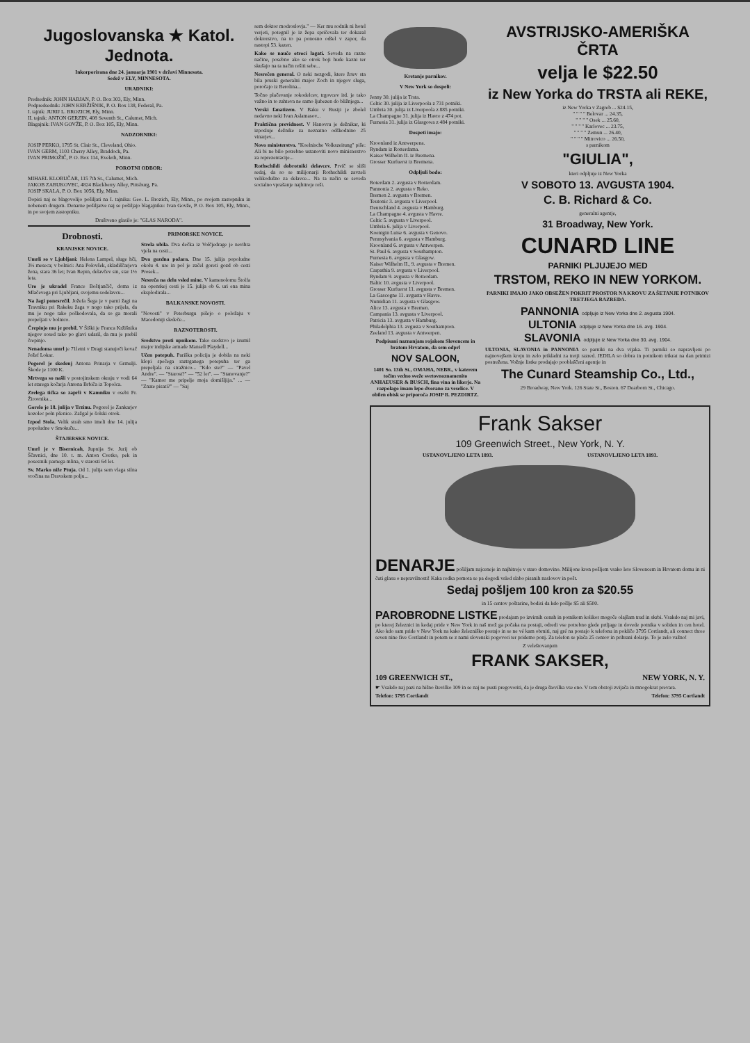Jugoslovanska ★ Katol. Jednota.
Inkorporirana dne 24. januarja 1901 v državi Minnesota.
Sedež v ELY, MINNESOTA.
URADNIKI:
Predsednik: JOHN HABJAN, P. O. Box 303, Ely, Minn.
Podpredsednik: JOHN KERŽIŠNIK, P. O. Box 138, Federal, Pa.
I. tajnik: JURIJ L. BROZICH, Ely, Minn.
II. tajnik: ANTON GERZIN, 408 Seventh St., Calumet, Mich.
Blagajnik: IVAN GOVŽE, P. O. Box 105, Ely, Minn.
NADZORNIKI:
JOSIP PERKO, 1795 St. Clair St., Cleveland, Ohio.
IVAN GERM, 1103 Cherry Alley, Braddock, Pa.
IVAN PRIMOŽIČ, P. O. Box 114, Eveleth, Minn.
POROTNI ODBOR:
MIHAEL KLOBUČAR, 115 7th St., Calumet, Mich.
JAKOB ZABUKOVEC, 4824 Blackberry Alley, Pittsburg, Pa.
JOSIP SKALA, P. O. Box 1056, Ely, Minn.
Dopisi naj se blagovolijo pošiljati na I. tajnika: Geo. L. Brozich, Ely, Minn., po svojem zastopniku in nobenem drugem. Denarne pošiljatve naj se pošiljajo blagajniku: Ivan Govže, P. O. Box 105, Ely, Minn., in po svojem zastopniku.
Društveno glasilo je: "GLAS NARODA".
Drobnosti.
KRANJSKE NOVICE.
Umrli so v Ljubljani: Helena Lampel, sluge hči, 3½ meseca; v bolnici: Ana Polovšek, skladiščarjeva žena, stara 36 let; Ivan Repin, delavčev sin, star 1½ leta.
Uro je ukradel France Boštjančič, doma iz Mlačevega pri Ljubljani, svojemu sodelavcu...
Na žagi ponesrečil. Jožefa Šega je v parni žagi na Travniku pri Rakeku žaga v nogo tako prijela, da mu je nogo tako poškodovala, da so ga morali prepeljati v bolnico.
Črepinjo mu je prebil. V Šiški je Franca Kržišnika njegov sosed tako po glavi udaril, da mu je prebil črepinjo.
Nenadoma umrl je 71letni v Dragi stanujoči kovač Jožef Lokar.
Pogorel je skedenj Antona Prinarja v Grmulji. Škode je 1100 K.
Mrtvega so našli v postojinskem okraju v vodi 64 let starega kočarja Antona Brbiča iz Topolca.
Zrelega tička so zaprli v Kamniku v osebi Fr. Žirovnika...
Gorelo je 18. julija v Trzinu. Pogorel je Zankarjev kozolec poln pšenice. Zažgal je šolski otrok.
Izpod Stola. Velik strah smo imeli dne 14. julija popoludne v Smokuču...
ŠTAJERSKE NOVICE.
Umrl je v Bisernicah, župnija Sv. Jurij ob Ščavnici, dne 10. t. m. Anton Cvetko, pek in posestnik parnega mlina, v starosti 64 let.
Sv. Marko niže Ptuja. Od 1. julija sem vlaga silna vročina na Dravskem polju...
PRIMORSKE NOVICE.
Strela ubila. Dva dečka iz Volčjedrage je nevihta vjela na cesti...
Dva gozdna požara. Dne 15. julija popoludne okolu 4. ure in pol je začel goreti gozd ob cesti Prosek...
Nesreča na delu vsled mine. V kamenolomu Štolfa na openskej cesti je 15. julija ob 6. uri ena mina eksplodirala...
BALKANSKE NOVOSTI.
"Novosti" v Peterburgu pišejo o položaju v Macedoniji sledeče...
RAZNOTEROSTI.
Sredstvo proti upnikom. Tako sredstvo je izumil major indijske armade Mansell Playdell...
Učen potepuh. Pariška policija je dobila na neki klopi spečega raztrganega potepuha ter ga prepeljala na stražnico... "Kdo ste?" — "Pavel Andre". — "Starost?" — "52 let". — "Stanovanje?" — "Kamor me pripelje moja domišljija." ... — "Znate pisati?" — "Saj
sem doktor modroslovja." — Ker mu sodnik ni hotel verjeti, potegnil je iz žepa spričevala ter dokazal doktorstvo, na to pa ponosno odšel v zapor, da nastopi 53. kazen.
Kako se nauče otroci lagati. Seveda na razne načine, posebno ako se otrok boji hude kazni ter skušajo na ta način rešiti sebe...
Nesrečen general. O neki nezgodi, ktere žrtev sta bila pruski generalni major Zoch in njegov sluga, poročajo iz Berolina...
Točno plačevanje rokodelcev, trgovcev itd. je tako važno in to zahteva ne samo ljubezen do bližnjega...
Verski fanatizem. V Baku v Rusiji je zbolel nedavno neki Ivan Aslamasov...
Praktična previdnost. V Hanovru je dežnikar, ki izposluje dežnike za neznatno odškodnino 25 vinarjev...
Novo ministerstvo. "Koelnische Volkszeitung" piše: Ali bi ne bilo potrebno ustanoviti novo ministerstvo za reprezentacije...
Rothschildi dobrotniki delavcev. Prvič se sliši sedaj, da so se milijonarji Rothschildi zavzeli velikodušno za delavce... Na ta način se seveda socialno vprašanje najhitreje reši.
Kretanje parnikov.
V New York so dospeli:
Jenny 30. julija iz Trsta.
Celtic 30. julija iz Liverpoola z 731 potniki.
Umbria 30. julija iz Liverpoola z 885 potniki.
La Champagne 31. julija iz Havre z 474 pot.
Furnesia 31. julija iz Glasgowa z 484 potniki.
Dospeti imajo:
Kroonland iz Antwerpena.
Ryndam iz Rotterdama.
Kaiser Wilhelm II. iz Bremena.
Grosser Kurfuerst iz Bremena.
Odpljuli bodo:
Roterdam 2. avgusta v Rotterdam.
Pannonia 2. avgusta v Reko.
Bremen 2. avgusta v Bremen.
Teutonic 3. avgusta v Liverpool.
Deutschland 4. avgusta v Hamburg.
La Champagne 4. avgusta v Havre.
Celtic 5. avgusta v Liverpool.
Umbria 6. julija v Liverpool.
Koenigin Luise 6. avgusta v Genovo.
Pennsylvania 6. avgusta v Hamburg.
Kroonland 6. avgusta v Antwerpen.
St. Paul 6. avgusta v Southampton.
Furnesia 6. avgusta v Glasgow.
Kaiser Wilhelm II., 9. avgusta v Bremen.
Carpathia 9. avgusta v Liverpool.
Ryndam 9. avgusta v Rotterdam.
Baltic 10. avgusta v Liverpool.
Grosser Kurfuerst 11. avgusta v Bremen.
La Gascogne 11. avgusta v Havre.
Numidian 11. avgusta v Glasgow.
Alice 13. avgusta v Bremen.
Campania 13. avgusta v Liverpool.
Patricia 13. avgusta v Hamburg.
Philadelphia 13. avgusta v Southampton.
Zeeland 13. avgusta v Antwerpen.
Podpisani naznanjam rojakom Slovencem in bratom Hrvatom, da sem odprl
NOV SALOON,
1401 So. 13th St., OMAHA, NEBR., v katerem točim vedno sveže svetovnoznamenito ANHAEUSER & BUSCH, fina vina in likerje. Na razpolago imam lepo dvorano za veselice. V obilen obisk se priporoča JOSIP B. PEZDIRTZ.
AVSTRIJSKO-AMERIŠKA ČRTA
velja le $22.50
iz New Yorka do TRSTA ali REKE,
iz New Yorka v Zagreb ... $24.15,
" " " " Belovar ... 24.35,
" " " " Osek ... 25.60,
" " " " Karlovec ... 23.75,
" " " " Zemun ... 26.40,
" " " " Mitrovico ... 26.50,
s parnikom
"GIULIA",
kteri odpljuje iz New Yorka
V SOBOTO 13. AVGUSTA 1904.
C. B. Richard & Co.
generalni agentje,
31 Broadway, New York.
CUNARD LINE
PARNIKI PLJUJEJO MED
TRSTOM, REKO IN NEW YORKOM.
PARNIKI IMAJO JAKO OBSEŽEN POKRIT PROSTOR NA KROVU ZA ŠETANJE POTNIKOV TRETJEGA RAZREDA.
PANNONIA odpljuje iz New Yorka dne 2. avgusta 1904.
ULTONIA odpljuje iz New Yorka dne 16. avg. 1904.
SLAVONIA odpljuje iz New Yorka dne 30. avg. 1904.
ULTONIA, SLAVONIA in PANNONIA so parniki na dva vijaka. Ti parniki so napravljeni po najnovejšem kroju in zelo prikladni za tretji razred. JEDILA so dobra in potnikom trikrat na dan primizi postrežena. Vožnje listke prodajajo pooblaščeni agentje in
The Cunard Steamship Co., Ltd.,
29 Broadway, New York. 126 State St., Boston. 67 Dearborn St., Chicago.
Frank Sakser
109 Greenwich Street., New York, N. Y.
USTANOVLJENO LETA 1893. USTANOVLJENO LETA 1893.
DENARJE pošiljam najceneje in najhitreje v staro domovino. Milijone kron pošljem vsako leto Slovencem in Hrvatom domu in ni čuti glasu o nepravilnosti! Kaka redka pomota se pa dogodi vsled slabo pisanih naslovov in pošt.
Sedaj pošljem 100 kron za $20.55
in 15 centov poštarine, bodisi da kdo pošlje $5 ali $500.
PAROBRODNE LISTKE prodajam po izvirnih cenah in potnikom kolikor mogoče olajšam trud in skrbi. Vsakdo naj mi javi, po kterej železnici in kedaj pride v New York in naš mož ga počaka na postaji, odredi vse potrebno glede prtljage in dovede potnika v soliden in cen hotel. Ako kdo sam pride v New York na kako železniško postajo in se ne vé kam obrniti, naj gré na postajo k telefonu in pokliče 3795 Cortlandt, ali connect three seven nine five Cortlandt in potem se z nami slovenski pogovori ter pridemo ponj. Za telefon se plača 25 centov in prihrani dolarje. To je zelo važno!
Z veleštovanjem
FRANK SAKSER,
109 GREENWICH ST., NEW YORK, N. Y.
☛ Vsakdo naj pazi na hišno številko 109 in se naj ne pusti pregovoriti, da je druga številka vse eno. V tem obstoji zvijača in mnogokrat prevara.
Telefon: 3795 Cortlandt Telefon: 3795 Cortlandt